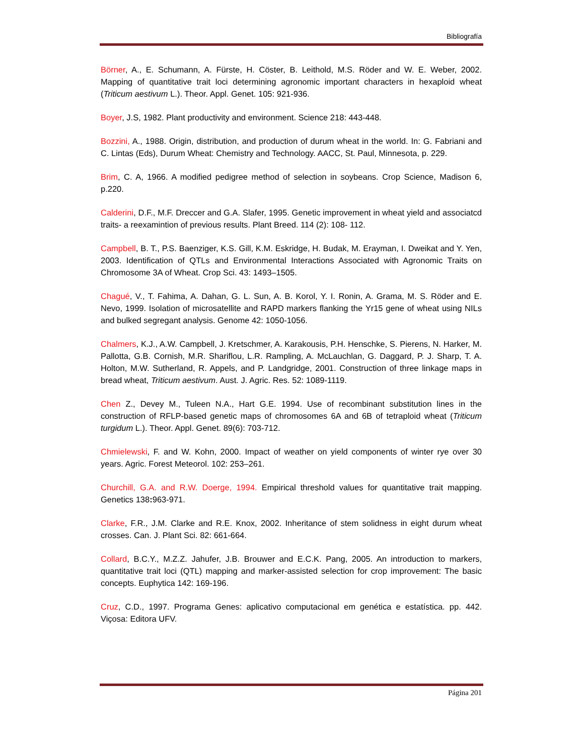Bibliografía
Börner, A., E. Schumann, A. Fürste, H. Cöster, B. Leithold, M.S. Röder and W. E. Weber, 2002. Mapping of quantitative trait loci determining agronomic important characters in hexaploid wheat (Triticum aestivum L.). Theor. Appl. Genet. 105: 921-936.
Boyer, J.S, 1982. Plant productivity and environment. Science 218: 443-448.
Bozzini, A., 1988. Origin, distribution, and production of durum wheat in the world. In: G. Fabriani and C. Lintas (Eds), Durum Wheat: Chemistry and Technology. AACC, St. Paul, Minnesota, p. 229.
Brim, C. A, 1966. A modified pedigree method of selection in soybeans. Crop Science, Madison 6, p.220.
Calderini, D.F., M.F. Dreccer and G.A. Slafer, 1995. Genetic improvement in wheat yield and associatcd traits- a reexamintion of previous results. Plant Breed. 114 (2): 108- 112.
Campbell, B. T., P.S. Baenziger, K.S. Gill, K.M. Eskridge, H. Budak, M. Erayman, I. Dweikat and Y. Yen, 2003. Identification of QTLs and Environmental Interactions Associated with Agronomic Traits on Chromosome 3A of Wheat. Crop Sci. 43: 1493–1505.
Chagué, V., T. Fahima, A. Dahan, G. L. Sun, A. B. Korol, Y. I. Ronin, A. Grama, M. S. Röder and E. Nevo, 1999. Isolation of microsatellite and RAPD markers flanking the Yr15 gene of wheat using NILs and bulked segregant analysis. Genome 42: 1050-1056.
Chalmers, K.J., A.W. Campbell, J. Kretschmer, A. Karakousis, P.H. Henschke, S. Pierens, N. Harker, M. Pallotta, G.B. Cornish, M.R. Shariflou, L.R. Rampling, A. McLauchlan, G. Daggard, P. J. Sharp, T. A. Holton, M.W. Sutherland, R. Appels, and P. Landgridge, 2001. Construction of three linkage maps in bread wheat, Triticum aestivum. Aust. J. Agric. Res. 52: 1089-1119.
Chen Z., Devey M., Tuleen N.A., Hart G.E. 1994. Use of recombinant substitution lines in the construction of RFLP-based genetic maps of chromosomes 6A and 6B of tetraploid wheat (Triticum turgidum L.). Theor. Appl. Genet. 89(6): 703-712.
Chmielewski, F. and W. Kohn, 2000. Impact of weather on yield components of winter rye over 30 years. Agric. Forest Meteorol. 102: 253–261.
Churchill, G.A. and R.W. Doerge, 1994. Empirical threshold values for quantitative trait mapping. Genetics 138: 963-971.
Clarke, F.R., J.M. Clarke and R.E. Knox, 2002. Inheritance of stem solidness in eight durum wheat crosses. Can. J. Plant Sci. 82: 661-664.
Collard, B.C.Y., M.Z.Z. Jahufer, J.B. Brouwer and E.C.K. Pang, 2005. An introduction to markers, quantitative trait loci (QTL) mapping and marker-assisted selection for crop improvement: The basic concepts. Euphytica 142: 169-196.
Cruz, C.D., 1997. Programa Genes: aplicativo computacional em genética e estatística. pp. 442. Viçosa: Editora UFV.
Página 201